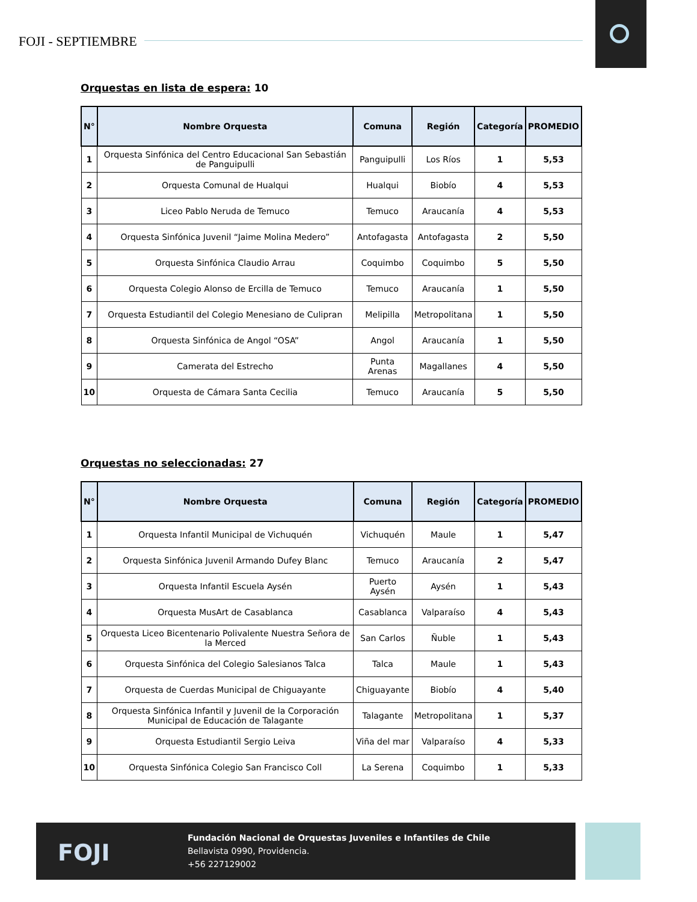FOJI - SEPTIEMBRE
Orquestas en lista de espera: 10
| N° | Nombre Orquesta | Comuna | Región | Categoría | PROMEDIO |
| --- | --- | --- | --- | --- | --- |
| 1 | Orquesta Sinfónica del Centro Educacional San Sebastián de Panguipulli | Panguipulli | Los Ríos | 1 | 5,53 |
| 2 | Orquesta Comunal de Hualqui | Hualqui | Biobío | 4 | 5,53 |
| 3 | Liceo Pablo Neruda de Temuco | Temuco | Araucanía | 4 | 5,53 |
| 4 | Orquesta Sinfónica Juvenil “Jaime Molina Medero” | Antofagasta | Antofagasta | 2 | 5,50 |
| 5 | Orquesta Sinfónica Claudio Arrau | Coquimbo | Coquimbo | 5 | 5,50 |
| 6 | Orquesta Colegio Alonso de Ercilla de Temuco | Temuco | Araucanía | 1 | 5,50 |
| 7 | Orquesta Estudiantil del Colegio Menesiano de Culipran | Melipilla | Metropolitana | 1 | 5,50 |
| 8 | Orquesta Sinfónica de Angol “OSA” | Angol | Araucanía | 1 | 5,50 |
| 9 | Camerata del Estrecho | Punta Arenas | Magallanes | 4 | 5,50 |
| 10 | Orquesta de Cámara Santa Cecilia | Temuco | Araucanía | 5 | 5,50 |
Orquestas no seleccionadas: 27
| N° | Nombre Orquesta | Comuna | Región | Categoría | PROMEDIO |
| --- | --- | --- | --- | --- | --- |
| 1 | Orquesta Infantil Municipal de Vichuquén | Vichuquén | Maule | 1 | 5,47 |
| 2 | Orquesta Sinfónica Juvenil Armando Dufey Blanc | Temuco | Araucanía | 2 | 5,47 |
| 3 | Orquesta Infantil Escuela Aysén | Puerto Aysén | Aysén | 1 | 5,43 |
| 4 | Orquesta MusArt de Casablanca | Casablanca | Valparaíso | 4 | 5,43 |
| 5 | Orquesta Liceo Bicentenario Polivalente Nuestra Señora de la Merced | San Carlos | Ñuble | 1 | 5,43 |
| 6 | Orquesta Sinfónica del Colegio Salesianos Talca | Talca | Maule | 1 | 5,43 |
| 7 | Orquesta de Cuerdas Municipal de Chiguayante | Chiguayante | Biobío | 4 | 5,40 |
| 8 | Orquesta Sinfónica Infantil y Juvenil de la Corporación Municipal de Educación de Talagante | Talagante | Metropolitana | 1 | 5,37 |
| 9 | Orquesta Estudiantil Sergio Leiva | Viña del mar | Valparaíso | 4 | 5,33 |
| 10 | Orquesta Sinfónica Colegio San Francisco Coll | La Serena | Coquimbo | 1 | 5,33 |
FOJI
Fundación Nacional de Orquestas Juveniles e Infantiles de Chile
Bellavista 0990, Providencia.
+56 227129002